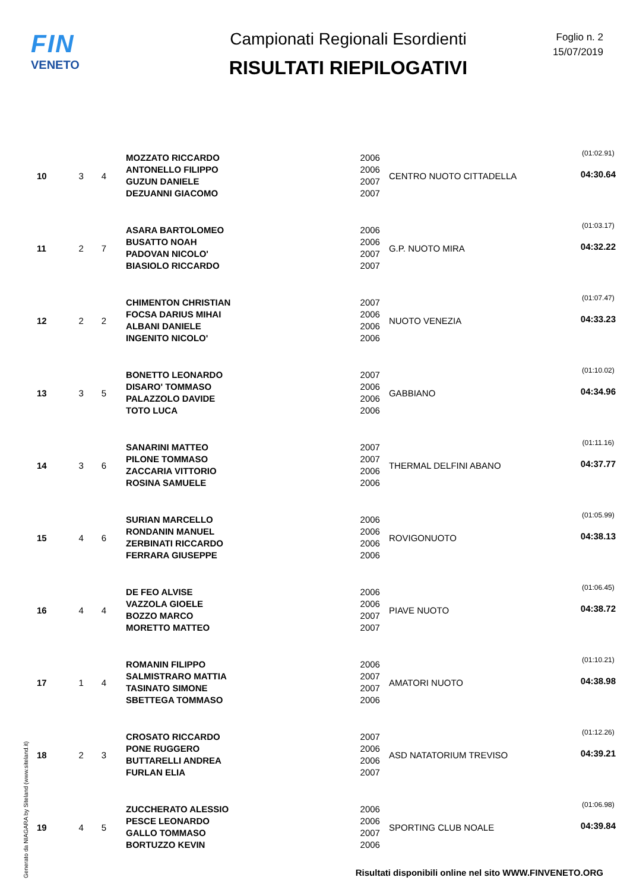FIN
VENETO
Campionati Regionali Esordienti
RISULTATI RIEPILOGATIVI
Foglio n. 2
15/07/2019
| 10 | 3 | 4 | MOZZATO RICCARDO ANTONELLO FILIPPO GUZUN DANIELE DEZUANNI GIACOMO | 2006 2006 2007 2007 | CENTRO NUOTO CITTADELLA | (01:02.91) 04:30.64 |
| 11 | 2 | 7 | ASARA BARTOLOMEO BUSATTO NOAH PADOVAN NICOLO' BIASIOLO RICCARDO | 2006 2006 2007 2007 | G.P. NUOTO MIRA | (01:03.17) 04:32.22 |
| 12 | 2 | 2 | CHIMENTON CHRISTIAN FOCSA DARIUS MIHAI ALBANI DANIELE INGENITO NICOLO' | 2007 2006 2006 2006 | NUOTO VENEZIA | (01:07.47) 04:33.23 |
| 13 | 3 | 5 | BONETTO LEONARDO DISARO' TOMMASO PALAZZOLO DAVIDE TOTO LUCA | 2007 2006 2006 2006 | GABBIANO | (01:10.02) 04:34.96 |
| 14 | 3 | 6 | SANARINI MATTEO PILONE TOMMASO ZACCARIA VITTORIO ROSINA SAMUELE | 2007 2007 2006 2006 | THERMAL DELFINI ABANO | (01:11.16) 04:37.77 |
| 15 | 4 | 6 | SURIAN MARCELLO RONDANIN MANUEL ZERBINATI RICCARDO FERRARA GIUSEPPE | 2006 2006 2006 2006 | ROVIGONUOTO | (01:05.99) 04:38.13 |
| 16 | 4 | 4 | DE FEO ALVISE VAZZOLA GIOELE BOZZO MARCO MORETTO MATTEO | 2006 2006 2007 2007 | PIAVE NUOTO | (01:06.45) 04:38.72 |
| 17 | 1 | 4 | ROMANIN FILIPPO SALMISTRARO MATTIA TASINATO SIMONE SBETTEGA TOMMASO | 2006 2007 2007 2006 | AMATORI NUOTO | (01:10.21) 04:38.98 |
| 18 | 2 | 3 | CROSATO RICCARDO PONE RUGGERO BUTTARELLI ANDREA FURLAN ELIA | 2007 2006 2006 2007 | ASD NATATORIUM TREVISO | (01:12.26) 04:39.21 |
| 19 | 4 | 5 | ZUCCHERATO ALESSIO PESCE LEONARDO GALLO TOMMASO BORTUZZO KEVIN | 2006 2006 2007 2006 | SPORTING CLUB NOALE | (01:06.98) 04:39.84 |
Generato da NIAGARA by Siteland (www.siteland.it)
Risultati disponibili online nel sito WWW.FINVENETO.ORG